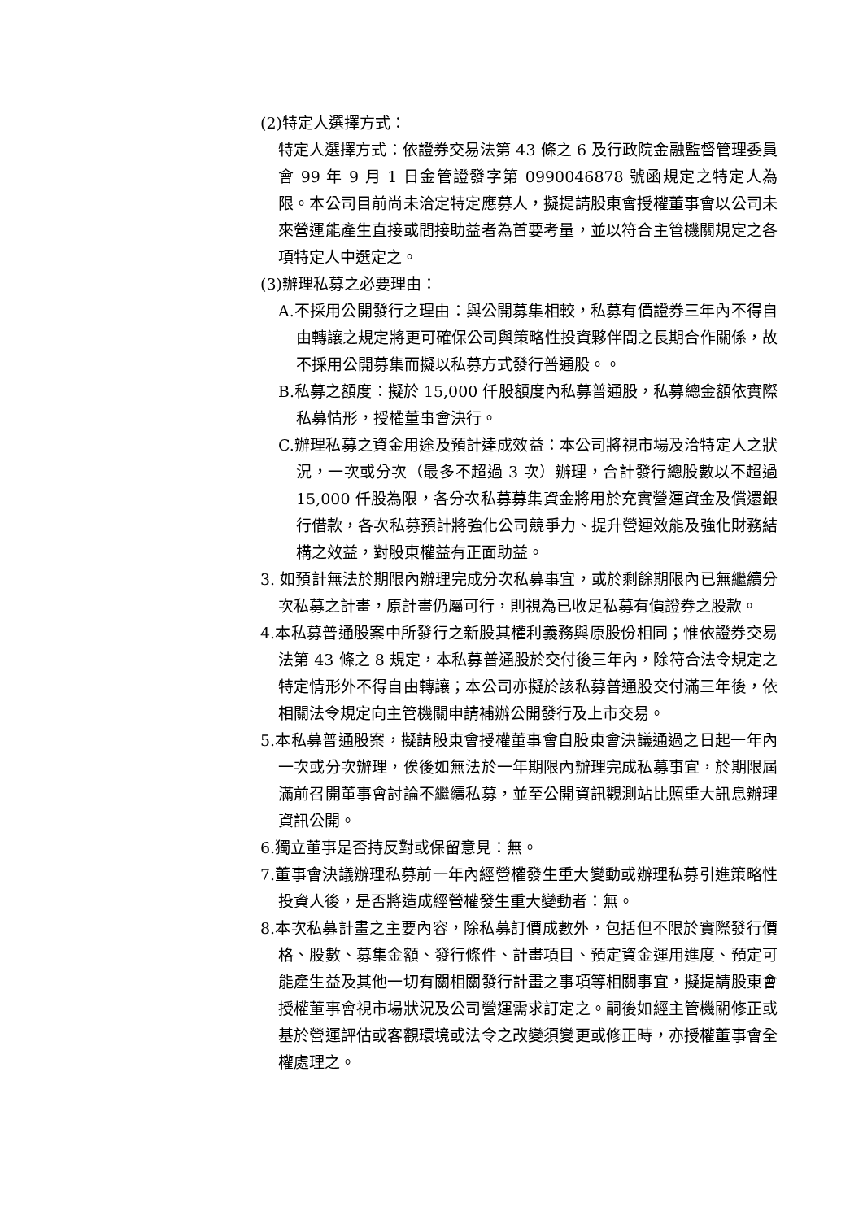(2)特定人選擇方式：
特定人選擇方式：依證券交易法第 43 條之 6 及行政院金融監督管理委員會 99 年 9 月 1 日金管證發字第 0990046878 號函規定之特定人為限。本公司目前尚未洽定特定應募人，擬提請股東會授權董事會以公司未來營運能產生直接或間接助益者為首要考量，並以符合主管機關規定之各項特定人中選定之。
(3)辦理私募之必要理由：
A.不採用公開發行之理由：與公開募集相較，私募有價證券三年內不得自由轉讓之規定將更可確保公司與策略性投資夥伴間之長期合作關係，故不採用公開募集而擬以私募方式發行普通股。。
B.私募之額度：擬於 15,000 仟股額度內私募普通股，私募總金額依實際私募情形，授權董事會決行。
C.辦理私募之資金用途及預計達成效益：本公司將視市場及洽特定人之狀況，一次或分次（最多不超過 3 次）辦理，合計發行總股數以不超過 15,000 仟股為限，各分次私募募集資金將用於充實營運資金及償還銀行借款，各次私募預計將強化公司競爭力、提升營運效能及強化財務結構之效益，對股東權益有正面助益。
3. 如預計無法於期限內辦理完成分次私募事宜，或於剩餘期限內已無繼續分次私募之計畫，原計畫仍屬可行，則視為已收足私募有價證券之股款。
4.本私募普通股案中所發行之新股其權利義務與原股份相同；惟依證券交易法第 43 條之 8 規定，本私募普通股於交付後三年內，除符合法令規定之特定情形外不得自由轉讓；本公司亦擬於該私募普通股交付滿三年後，依相關法令規定向主管機關申請補辦公開發行及上市交易。
5.本私募普通股案，擬請股東會授權董事會自股東會決議通過之日起一年內一次或分次辦理，俟後如無法於一年期限內辦理完成私募事宜，於期限屆滿前召開董事會討論不繼續私募，並至公開資訊觀測站比照重大訊息辦理資訊公開。
6.獨立董事是否持反對或保留意見：無。
7.董事會決議辦理私募前一年內經營權發生重大變動或辦理私募引進策略性投資人後，是否將造成經營權發生重大變動者：無。
8.本次私募計畫之主要內容，除私募訂價成數外，包括但不限於實際發行價格、股數、募集金額、發行條件、計畫項目、預定資金運用進度、預定可能產生益及其他一切有關相關發行計畫之事項等相關事宜，擬提請股東會授權董事會視市場狀況及公司營運需求訂定之。嗣後如經主管機關修正或基於營運評估或客觀環境或法令之改變須變更或修正時，亦授權董事會全權處理之。